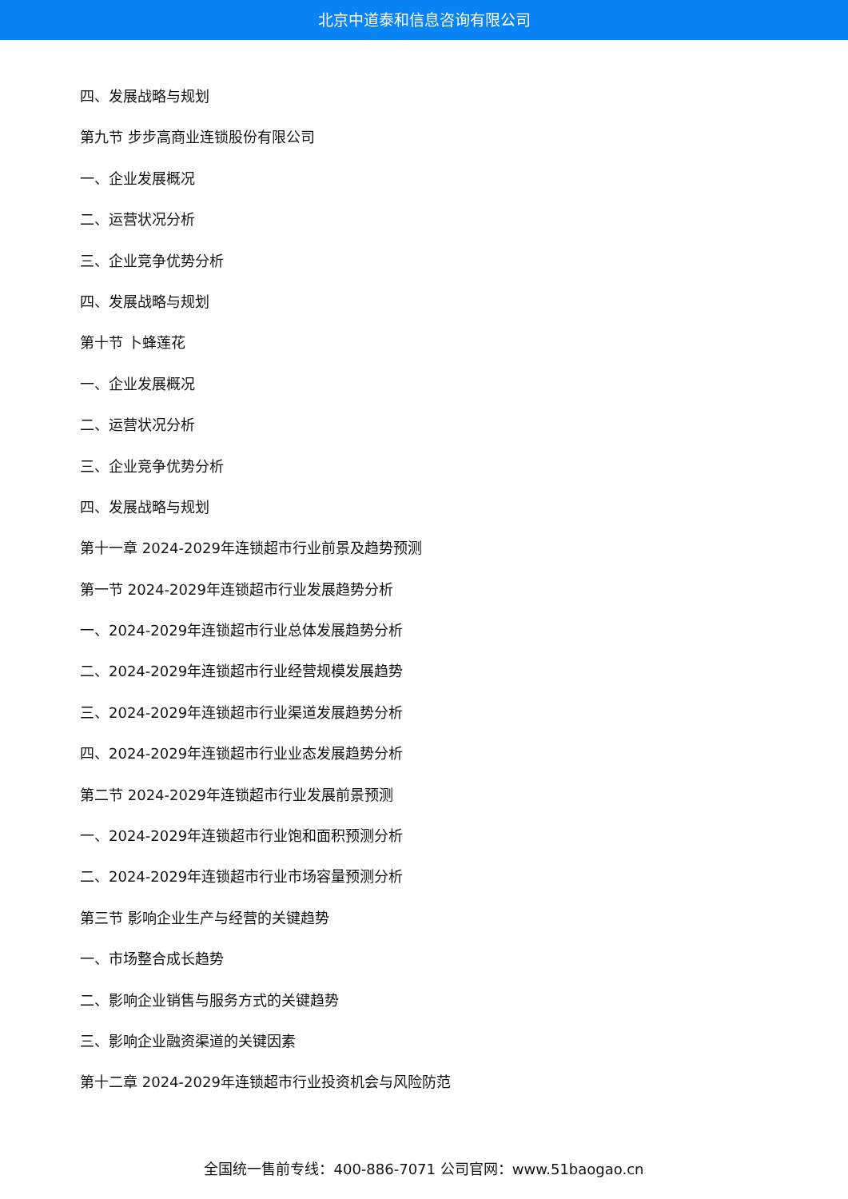北京中道泰和信息咨询有限公司
四、发展战略与规划
第九节 步步高商业连锁股份有限公司
一、企业发展概况
二、运营状况分析
三、企业竞争优势分析
四、发展战略与规划
第十节 卜蜂莲花
一、企业发展概况
二、运营状况分析
三、企业竞争优势分析
四、发展战略与规划
第十一章 2024-2029年连锁超市行业前景及趋势预测
第一节 2024-2029年连锁超市行业发展趋势分析
一、2024-2029年连锁超市行业总体发展趋势分析
二、2024-2029年连锁超市行业经营规模发展趋势
三、2024-2029年连锁超市行业渠道发展趋势分析
四、2024-2029年连锁超市行业业态发展趋势分析
第二节 2024-2029年连锁超市行业发展前景预测
一、2024-2029年连锁超市行业饱和面积预测分析
二、2024-2029年连锁超市行业市场容量预测分析
第三节 影响企业生产与经营的关键趋势
一、市场整合成长趋势
二、影响企业销售与服务方式的关键趋势
三、影响企业融资渠道的关键因素
第十二章 2024-2029年连锁超市行业投资机会与风险防范
全国统一售前专线：400-886-7071 公司官网：www.51baogao.cn